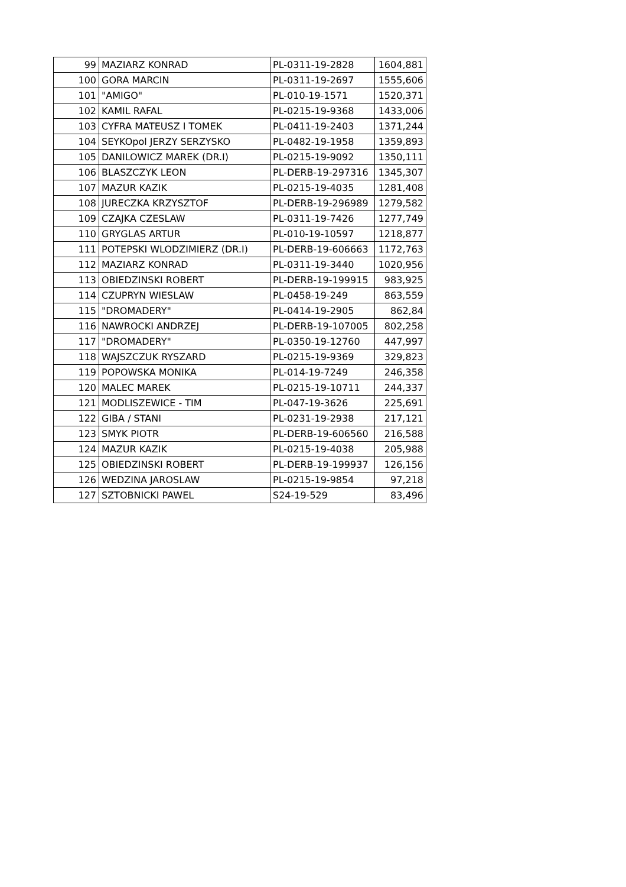| 99 | MAZIARZ KONRAD | PL-0311-19-2828 | 1604,881 |
| 100 | GORA MARCIN | PL-0311-19-2697 | 1555,606 |
| 101 | "AMIGO" | PL-010-19-1571 | 1520,371 |
| 102 | KAMIL RAFAL | PL-0215-19-9368 | 1433,006 |
| 103 | CYFRA MATEUSZ I TOMEK | PL-0411-19-2403 | 1371,244 |
| 104 | SEYKOpol JERZY SERZYSKO | PL-0482-19-1958 | 1359,893 |
| 105 | DANILOWICZ MAREK (DR.I) | PL-0215-19-9092 | 1350,111 |
| 106 | BLASZCZYK LEON | PL-DERB-19-297316 | 1345,307 |
| 107 | MAZUR KAZIK | PL-0215-19-4035 | 1281,408 |
| 108 | JURECZKA KRZYSZTOF | PL-DERB-19-296989 | 1279,582 |
| 109 | CZAJKA CZESLAW | PL-0311-19-7426 | 1277,749 |
| 110 | GRYGLAS ARTUR | PL-010-19-10597 | 1218,877 |
| 111 | POTEPSKI WLODZIMIERZ (DR.I) | PL-DERB-19-606663 | 1172,763 |
| 112 | MAZIARZ KONRAD | PL-0311-19-3440 | 1020,956 |
| 113 | OBIEDZINSKI ROBERT | PL-DERB-19-199915 | 983,925 |
| 114 | CZUPRYN WIESLAW | PL-0458-19-249 | 863,559 |
| 115 | "DROMADERY" | PL-0414-19-2905 | 862,84 |
| 116 | NAWROCKI ANDRZEJ | PL-DERB-19-107005 | 802,258 |
| 117 | "DROMADERY" | PL-0350-19-12760 | 447,997 |
| 118 | WAJSZCZUK RYSZARD | PL-0215-19-9369 | 329,823 |
| 119 | POPOWSKA MONIKA | PL-014-19-7249 | 246,358 |
| 120 | MALEC MAREK | PL-0215-19-10711 | 244,337 |
| 121 | MODLISZEWICE - TIM | PL-047-19-3626 | 225,691 |
| 122 | GIBA / STANI | PL-0231-19-2938 | 217,121 |
| 123 | SMYK PIOTR | PL-DERB-19-606560 | 216,588 |
| 124 | MAZUR KAZIK | PL-0215-19-4038 | 205,988 |
| 125 | OBIEDZINSKI ROBERT | PL-DERB-19-199937 | 126,156 |
| 126 | WEDZINA JAROSLAW | PL-0215-19-9854 | 97,218 |
| 127 | SZTOBNICKI PAWEL | S24-19-529 | 83,496 |